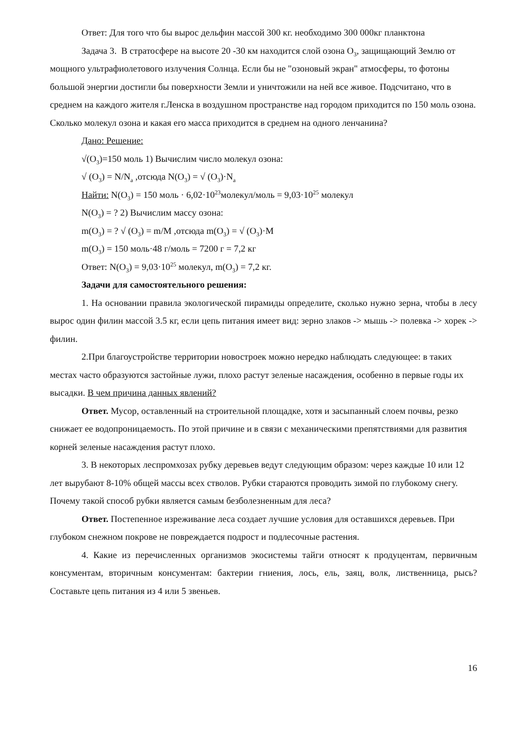Ответ: Для того что бы вырос дельфин массой 300 кг. необходимо 300 000кг планктона
Задача 3. В стратосфере на высоте 20 -30 км находится слой озона О<sub>3</sub>, защищающий Землю от мощного ультрафиолетового излучения Солнца. Если бы не "озоновый экран" атмосферы, то фотоны большой энергии достигли бы поверхности Земли и уничтожили на ней все живое. Подсчитано, что в среднем на каждого жителя г.Ленска в воздушном пространстве над городом приходится по 150 моль озона. Сколько молекул озона и какая его масса приходится в среднем на одного ленчанина?
Дано: Решение:
√(O<sub>3</sub>)=150 моль 1) Вычислим число молекул озона:
√ (O<sub>3</sub>) = N/N<sub>a</sub> ,отсюда N(O<sub>3</sub>) = √ (O<sub>3</sub>)·N<sub>a</sub>
Найти: N(O<sub>3</sub>) = 150 моль · 6,02·10<sup>23</sup>молекул/моль = 9,03·10<sup>25</sup> молекул
N(O<sub>3</sub>) = ? 2) Вычислим массу озона:
m(O<sub>3</sub>) = ? √ (O<sub>3</sub>) = m/M ,отсюда m(O<sub>3</sub>) = √ (O<sub>3</sub>)·M
m(O<sub>3</sub>) = 150 моль·48 г/моль = 7200 г = 7,2 кг
Ответ: N(O<sub>3</sub>) = 9,03·10<sup>25</sup> молекул, m(O<sub>3</sub>) = 7,2 кг.
Задачи для самостоятельного решения:
1. На основании правила экологической пирамиды определите, сколько нужно зерна, чтобы в лесу вырос один филин массой 3.5 кг, если цепь питания имеет вид: зерно злаков -> мышь -> полевка -> хорек -> филин.
2.При благоустройстве территории новостроек можно нередко наблюдать следующее: в таких местах часто образуются застойные лужи, плохо растут зеленые насаждения, особенно в первые годы их высадки. В чем причина данных явлений?
Ответ. Мусор, оставленный на строительной площадке, хотя и засыпанный слоем почвы, резко снижает ее водопроницаемость. По этой причине и в связи с механическими препятствиями для развития корней зеленые насаждения растут плохо.
3. В некоторых леспромхозах рубку деревьев ведут следующим образом: через каждые 10 или 12 лет вырубают 8-10% общей массы всех стволов. Рубки стараются проводить зимой по глубокому снегу. Почему такой способ рубки является самым безболезненным для леса?
Ответ. Постепенное изреживание леса создает лучшие условия для оставшихся деревьев. При глубоком снежном покрове не повреждается подрост и подлесочные растения.
4. Какие из перечисленных организмов экосистемы тайги относят к продуцентам, первичным консументам, вторичным консументам: бактерии гниения, лось, ель, заяц, волк, лиственница, рысь? Составьте цепь питания из 4 или 5 звеньев.
16